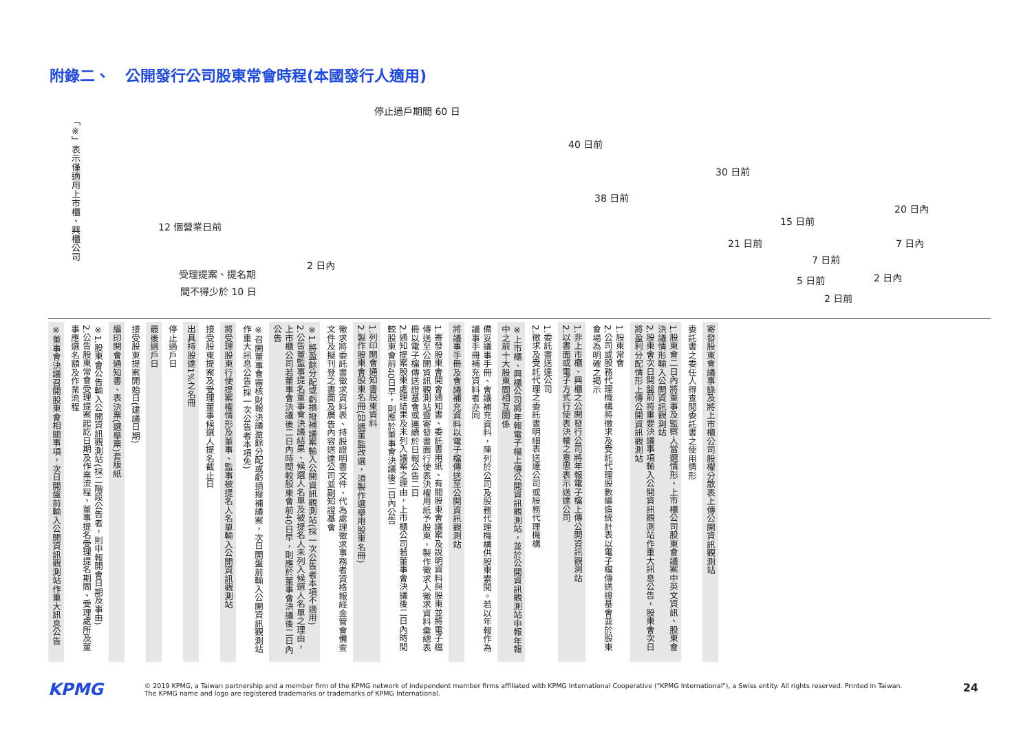附錄二、　公開發行公司股東常會時程(本國發行人適用)
「※」表示僅適用上市櫃、興櫃公司
停止過戶期間 60 日
40 日前
30 日前
38 日前
20 日內
12 個營業日前 15 日前
21 日前 7 日內
7 日前 2 日內
受理提案、提名期 2 日內 5 日前
間不得少於 10 日
2 日前
※董事會決議召開股東會相關事項，次日開盤前輸入公開資訊觀測站作重大訊息公告
※1.股東會公告輸入公開資訊觀測站(採二階段公告者，則申報開會日期及事由)
2.公告股東常會受理提案起訖日期及作業流程、董事提名受理提名期間、受理處所及董事應選名額及作業流程
編印開會通知書、表決票(選舉票)套版紙
接受股東提案開始日(建議日期)
最後過戶日
停止過戶日
出具持股達1%之名冊
接受股東提案及受理董事候選人提名截止日
將受理股東行使提案權情形及董事、監事被提名人名單輸入公開資訊觀測站
※召開董事會審核財報決議盈餘分配或虧損撥補議案，次日開盤前輸入公開資訊觀測站作重大訊息公告(採一次公告者本項免)
※1.將盈餘分配或虧損撥補議案輸入公開資訊觀測站(採一次公告者本項不適用)
2.公告董監事提名董事會決議結果、候選人名單及被提名人未列入候選人名單之理由，上市櫃公司若董事會決議後二日內時間較股東會前40日早，則應於董事會決議後二日內公告
徵求將委託書徵求資料表、持股證明書文件、代為處理徵求事務者資格報經金管會備查文件及擬刊登之書面及廣告內容送達公司並副知證基會
1.列印開會通知書股東資料
2.製作股東會股東名冊(如遇董監改選，須製作選舉用股東名冊)
1.寄發股東會開會通知書、委託書用紙、有關股東會議案及說明資料與股東並將電子檔傳送至公開資訊觀測站暨寄發書面行使表決權用紙予股東，製作徵求人徵求資料彙總表冊以電子檔傳送證基會或連續於日報公告二日
2.通知提案股東處理結果及未列入議案之理由，上市櫃公司若董事會決議後二日內時間較股東會前40日早，則應於董事會決議後二日內公告
將議事手冊及會議補充資料以電子檔傳送至公開資訊觀測站
備妥議事手冊、會議補充資料，陳列於公司及股務代理機構供股東索閱。若以年報作為議事手冊補充資料者亦同
※上市櫃、興櫃公司將年報電子檔上傳公開資訊觀測站，並於公開資訊觀測站申報年報中之前十大股東間相互關係
1.委託書送達公司
2.徵求及受託代理之委託書明細表送達公司或股務代理機構
1.非上市櫃、興櫃之公開發行公司將年報電子檔上傳公開資訊觀測站
2.以書面或電子方式行使表決權之意思表示送達公司
1.股東常會
2.公司或股務代理機構將徵求及受託代理股數編造統計表以電子檔傳送證基會並於股東會場為明確之揭示
1.股東會二日內將董事及監察人當選情形、上市櫃公司股東會議案中英文資訊、股東會決議情形輸入公開資訊觀測站
2.股東會次日開盤前將重要決議事項輸入公開資訊觀測站作重大訊息公告，股東會次日將盈利分配情形上傳公開資訊觀測站
委託書之委任人得查閱委託書之使用情形
寄發股東會議事錄及將上市櫃公司股權分散表上傳公開資訊觀測站
KPMG
© 2019 KPMG, a Taiwan partnership and a member firm of the KPMG network of independent member firms affiliated with KPMG International Cooperative ("KPMG International"), a Swiss entity. All rights reserved. Printed in Taiwan.
The KPMG name and logo are registered trademarks or trademarks of KPMG International.
24